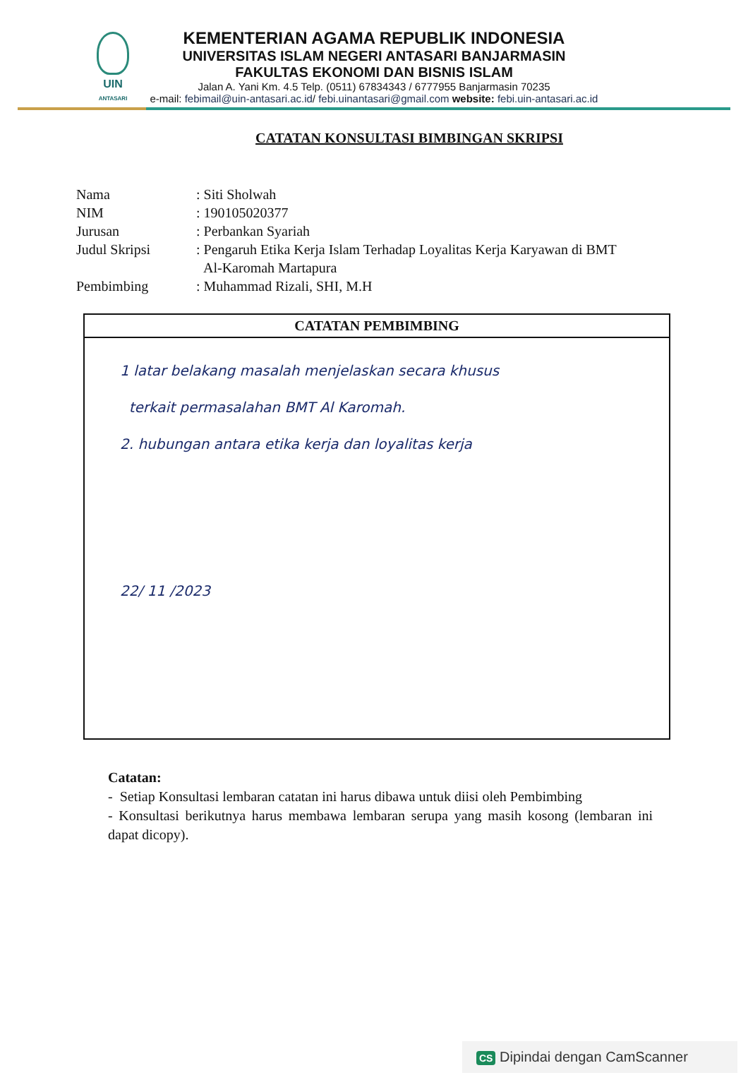UIN
ANTASARI
KEMENTERIAN AGAMA REPUBLIK INDONESIA
UNIVERSITAS ISLAM NEGERI ANTASARI BANJARMASIN
FAKULTAS EKONOMI DAN BISNIS ISLAM
Jalan A. Yani Km. 4.5 Telp. (0511) 67834343 / 6777955 Banjarmasin 70235
e-mail: febimail@uin-antasari.ac.id/ febi.uinantasari@gmail.com website: febi.uin-antasari.ac.id
CATATAN KONSULTASI BIMBINGAN SKRIPSI
| Nama | : Siti Sholwah |
| NIM | : 190105020377 |
| Jurusan | : Perbankan Syariah |
| Judul Skripsi | : Pengaruh Etika Kerja Islam Terhadap Loyalitas Kerja Karyawan di BMT Al-Karomah Martapura |
| Pembimbing | : Muhammad Rizali, SHI, M.H |
CATATAN PEMBIMBING
1 latar belakang masalah menjelaskan secara khusus
terkait permasalahan BMT Al Karomah.
2. hubungan antara etika kerja dan loyalitas kerja
22/ 11 /2023
Catatan:
- Setiap Konsultasi lembaran catatan ini harus dibawa untuk diisi oleh Pembimbing
- Konsultasi berikutnya harus membawa lembaran serupa yang masih kosong (lembaran ini dapat dicopy).
CS Dipindai dengan CamScanner